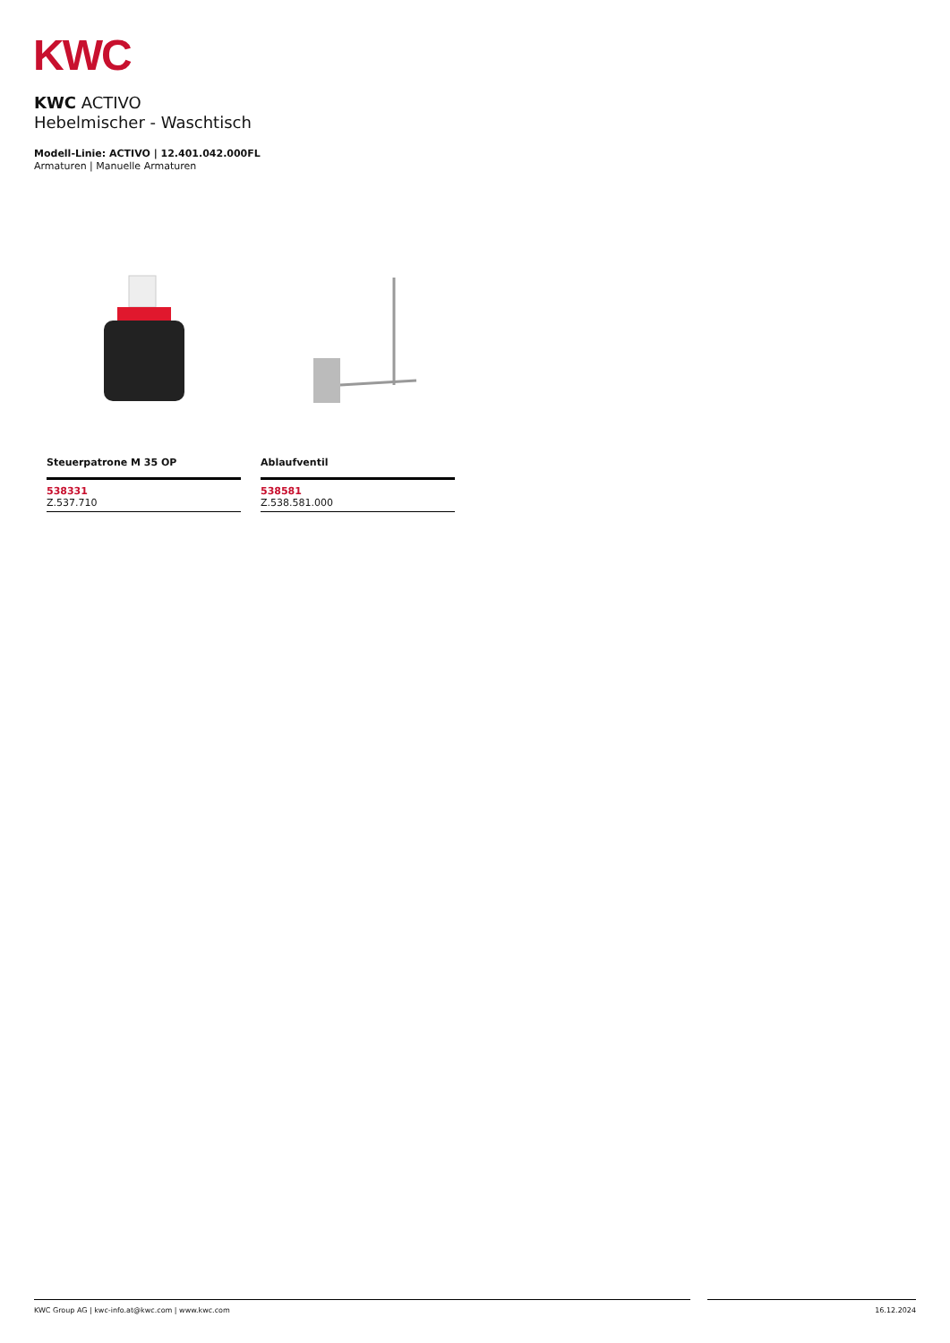KWC
KWC ACTIVO
Hebelmischer - Waschtisch
Modell-Linie: ACTIVO | 12.401.042.000FL
Armaturen | Manuelle Armaturen
Steuerpatrone M 35 OP
538331
Z.537.710
Ablaufventil
538581
Z.538.581.000
KWC Group AG | kwc-info.at@kwc.com | www.kwc.com 16.12.2024